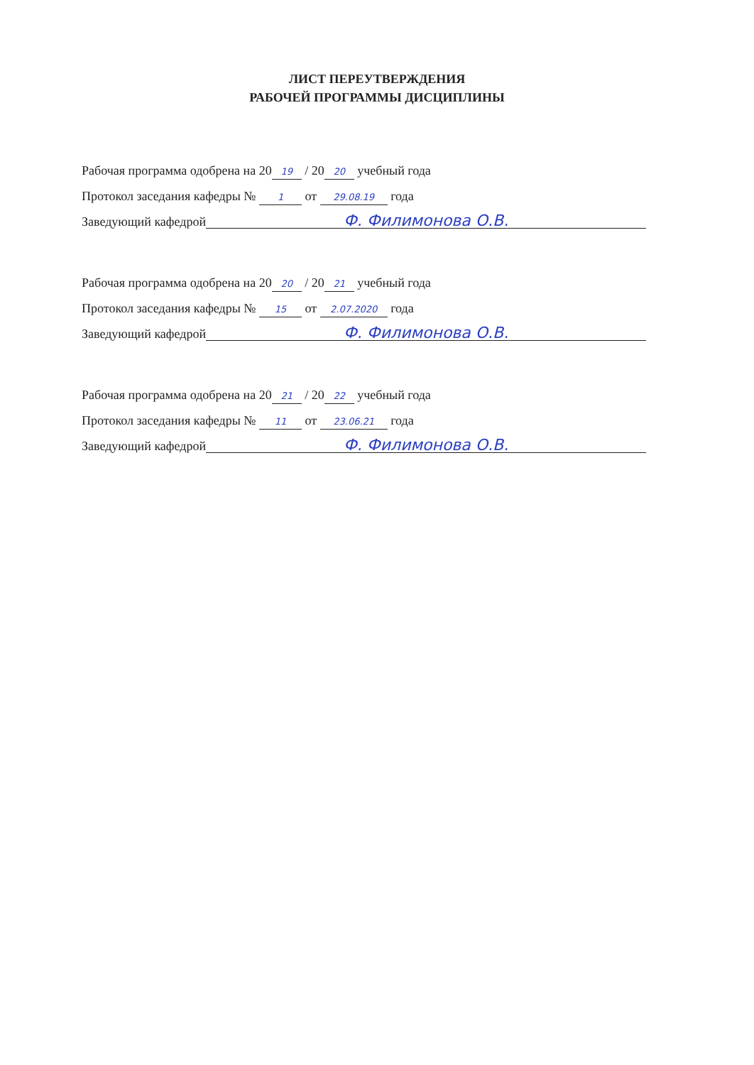ЛИСТ ПЕРЕУТВЕРЖДЕНИЯ
РАБОЧЕЙ ПРОГРАММЫ ДИСЦИПЛИНЫ
Рабочая программа одобрена на 20 19 / 20 20 учебный года
Протокол заседания кафедры № 1 от 29.08.19 года
Заведующий кафедрой Ф. Филимонова О.В.
Рабочая программа одобрена на 20 20 / 20 21 учебный года
Протокол заседания кафедры № 15 от 2.07.2020 года
Заведующий кафедрой Ф. Филимонова О.В.
Рабочая программа одобрена на 20 21 / 20 22 учебный года
Протокол заседания кафедры № 11 от 23.06.21 года
Заведующий кафедрой Ф. Филимонова О.В.